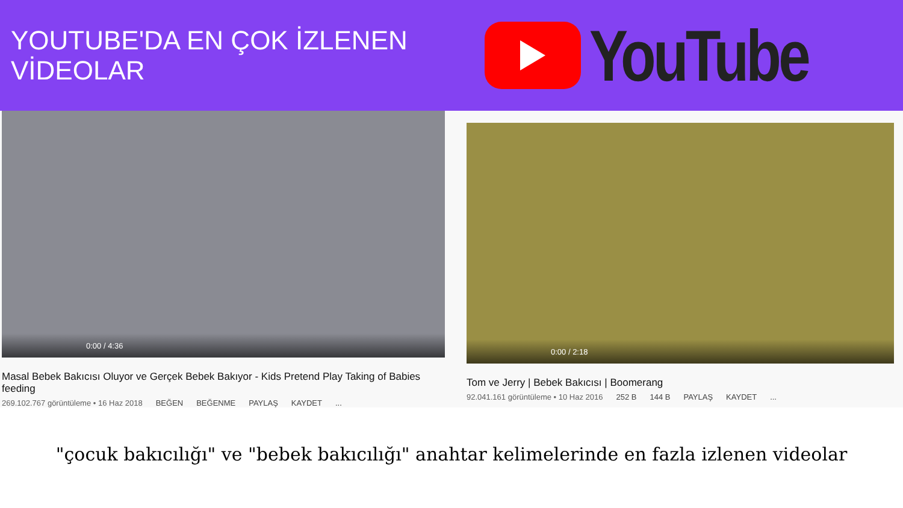YOUTUBE'DA EN ÇOK İZLENEN VİDEOLAR
YouTube
0:00 / 4:36
Masal Bebek Bakıcısı Oluyor ve Gerçek Bebek Bakıyor - Kids Pretend Play Taking of Babies feeding
269.102.767 görüntüleme • 16 Haz 2018 BEĞEN BEĞENME PAYLAŞ KAYDET...
0:00 / 2:18
Tom ve Jerry | Bebek Bakıcısı | Boomerang
92.041.161 görüntüleme • 10 Haz 2016 252 B 144 B PAYLAŞ KAYDET...
"çocuk bakıcılığı" ve "bebek bakıcılığı" anahtar kelimelerinde en fazla izlenen videolar